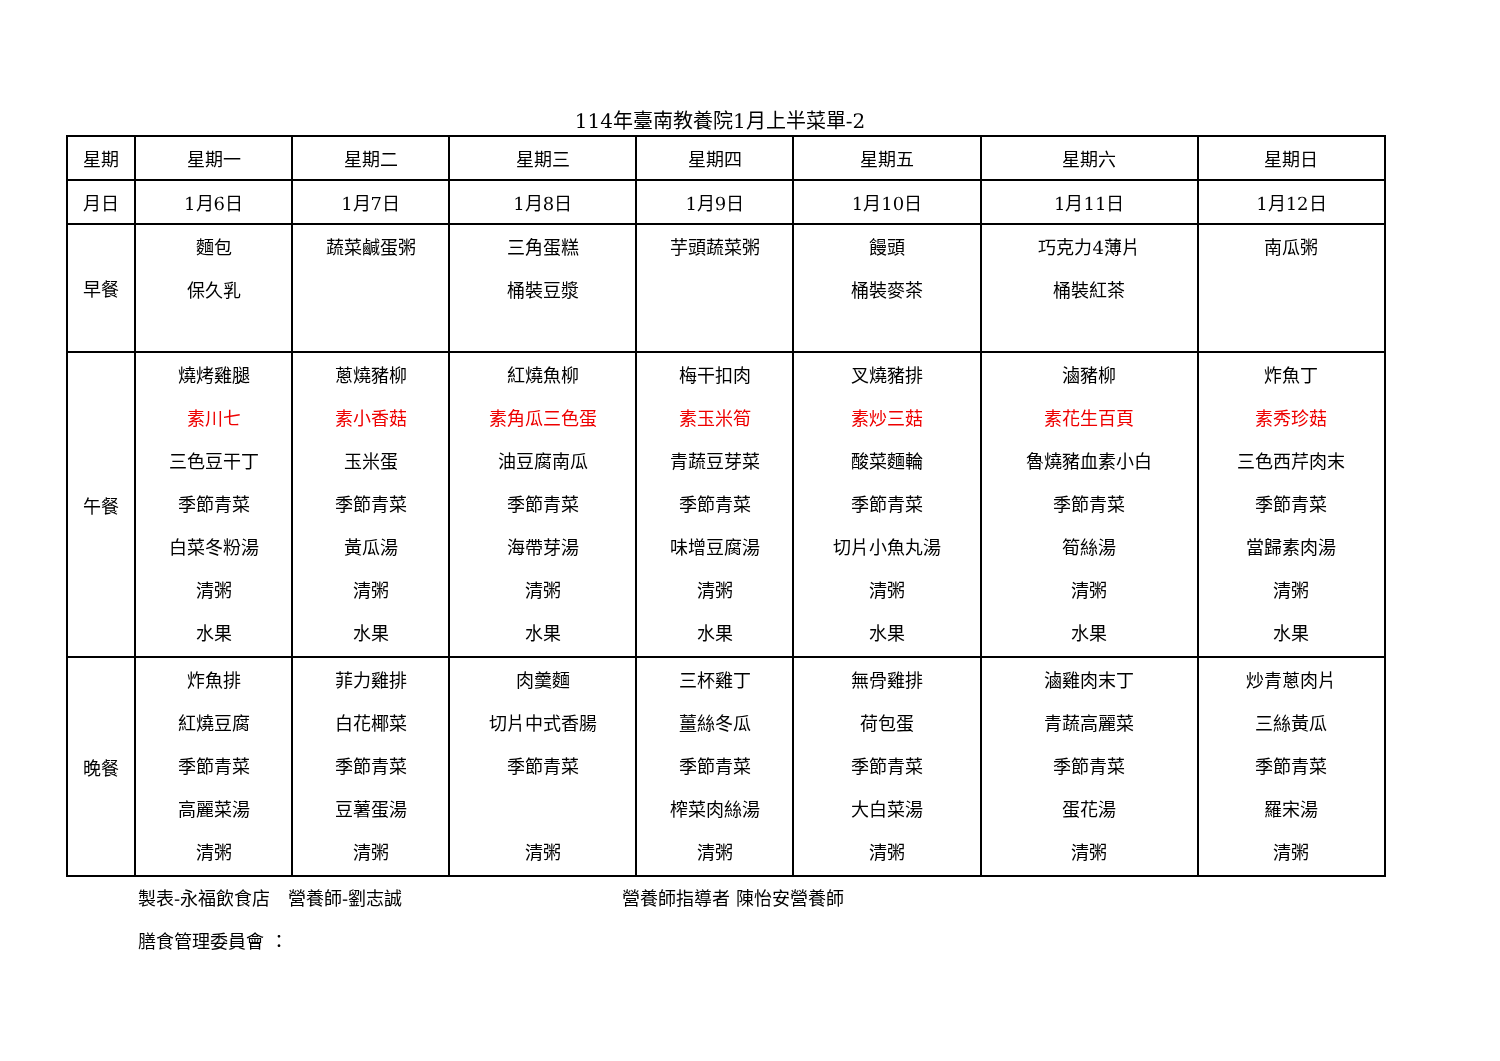114年臺南教養院1月上半菜單-2
| 星期 | 星期一 | 星期二 | 星期三 | 星期四 | 星期五 | 星期六 | 星期日 |
| --- | --- | --- | --- | --- | --- | --- | --- |
| 月日 | 1月6日 | 1月7日 | 1月8日 | 1月9日 | 1月10日 | 1月11日 | 1月12日 |
| 早餐 | 麵包 保久乳 | 蔬菜鹹蛋粥 | 三角蛋糕 桶裝豆漿 | 芋頭蔬菜粥 | 饅頭 桶裝麥茶 | 巧克力4薄片 桶裝紅茶 | 南瓜粥 |
| 午餐 | 燒烤雞腿 素川七 三色豆干丁 季節青菜 白菜冬粉湯 清粥 水果 | 蔥燒豬柳 素小香菇 玉米蛋 季節青菜 黃瓜湯 清粥 水果 | 紅燒魚柳 素角瓜三色蛋 油豆腐南瓜 季節青菜 海帶芽湯 清粥 水果 | 梅干扣肉 素玉米筍 青蔬豆芽菜 季節青菜 味增豆腐湯 清粥 水果 | 叉燒豬排 素炒三菇 酸菜麵輪 季節青菜 切片小魚丸湯 清粥 水果 | 滷豬柳 素花生百頁 魯燒豬血素小白 季節青菜 筍絲湯 清粥 水果 | 炸魚丁 素秀珍菇 三色西芹肉末 季節青菜 當歸素肉湯 清粥 水果 |
| 晚餐 | 炸魚排 紅燒豆腐 季節青菜 高麗菜湯 清粥 | 菲力雞排 白花椰菜 季節青菜 豆薯蛋湯 清粥 | 肉羹麵 切片中式香腸 季節青菜 清粥 | 三杯雞丁 薑絲冬瓜 季節青菜 榨菜肉絲湯 清粥 | 無骨雞排 荷包蛋 季節青菜 大白菜湯 清粥 | 滷雞肉末丁 青蔬高麗菜 季節青菜 蛋花湯 清粥 | 炒青蔥肉片 三絲黃瓜 季節青菜 羅宋湯 清粥 |
製表-永福飲食店　營養師-劉志誠 營養師指導者 陳怡安營養師
膳食管理委員會 ：